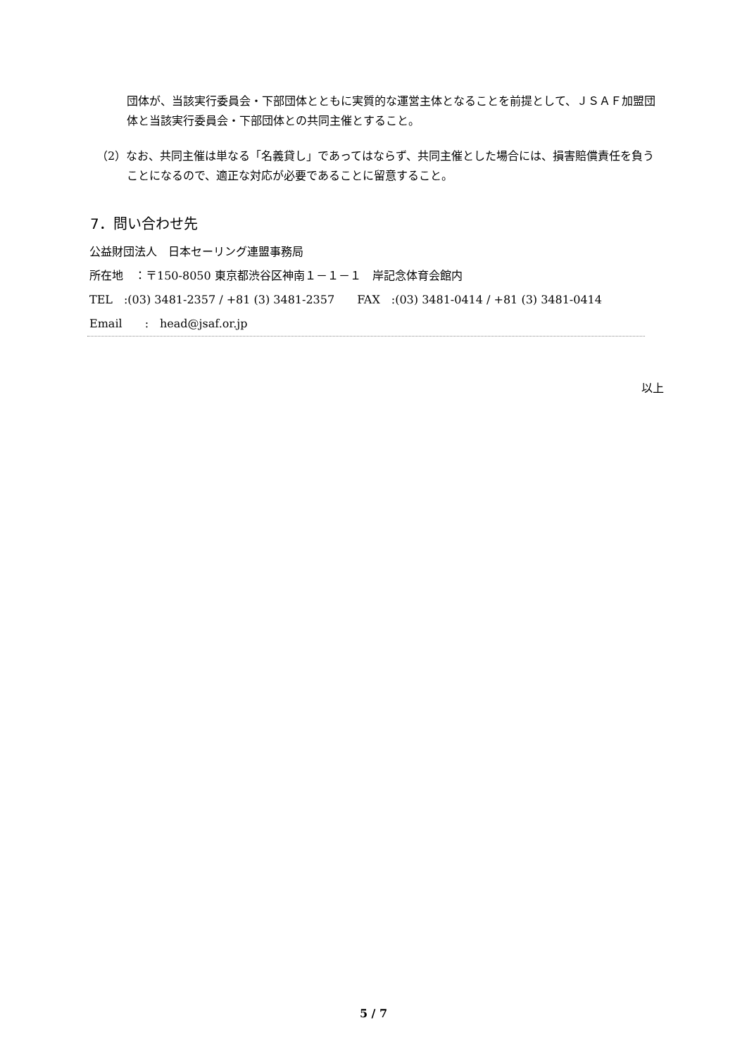団体が、当該実行委員会・下部団体とともに実質的な運営主体となることを前提として、ＪＳＡＦ加盟団体と当該実行委員会・下部団体との共同主催とすること。
（2）なお、共同主催は単なる「名義貸し」であってはならず、共同主催とした場合には、損害賠償責任を負うことになるので、適正な対応が必要であることに留意すること。
7．問い合わせ先
公益財団法人　日本セーリング連盟事務局
所在地　：〒150-8050 東京都渋谷区神南１－１－１　岸記念体育会館内
TEL　:(03) 3481-2357 / +81 (3) 3481-2357　　FAX　:(03) 3481-0414 / +81 (3) 3481-0414
Email　　:　head@jsaf.or.jp
以上
5 / 7